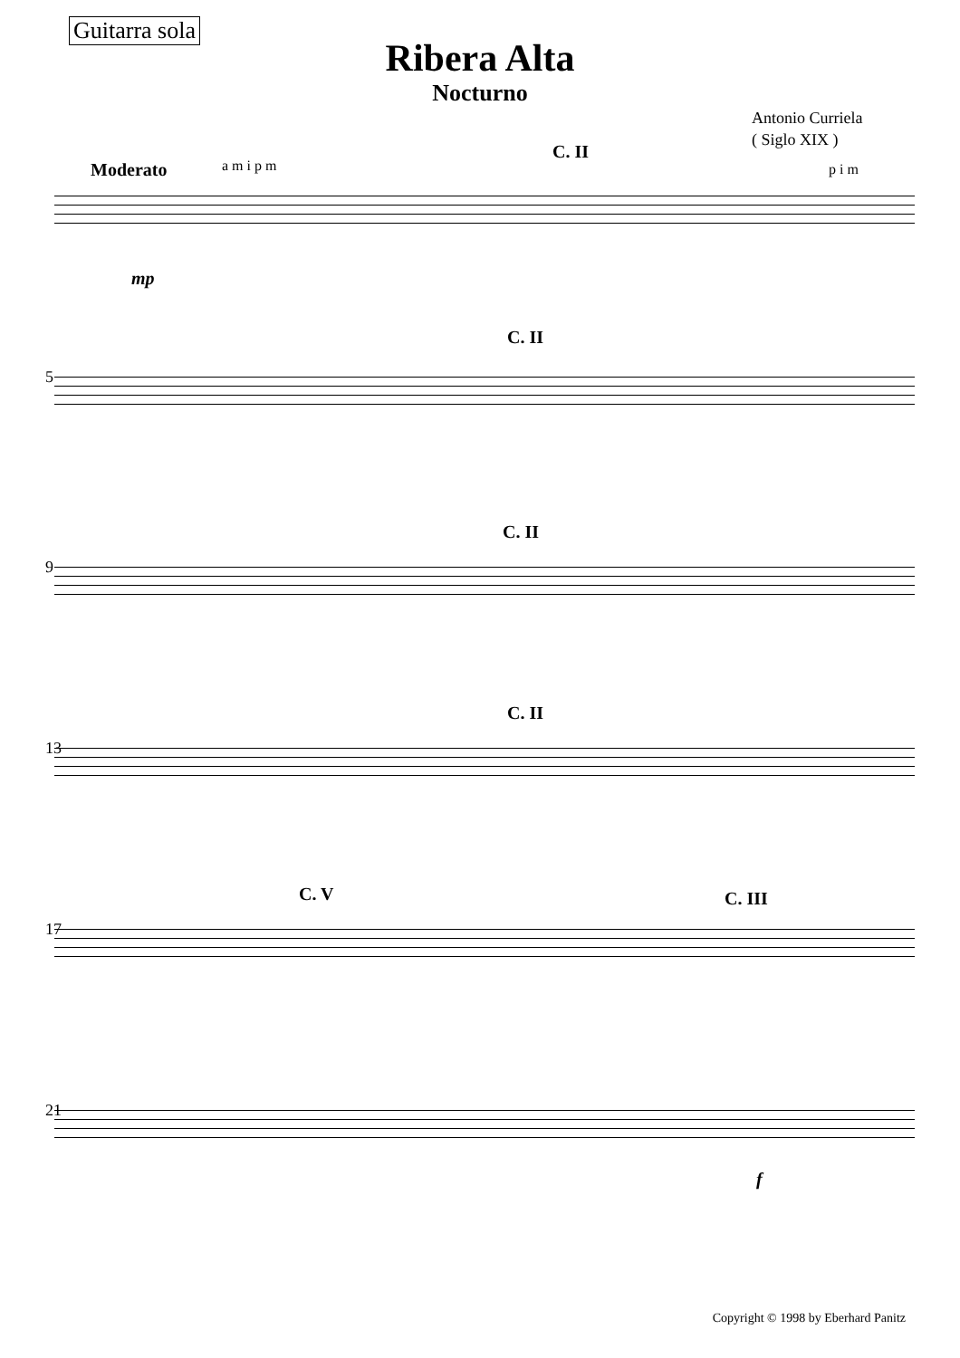Guitarra sola
Ribera Alta
Nocturno
Antonio Curriela
( Siglo XIX )
Moderato
C. II
a m i p m p i m
mp
5
C. II
9
C. II
13
C. II
17
C. V C. III
21
f
Copyright © 1998 by Eberhard Panitz